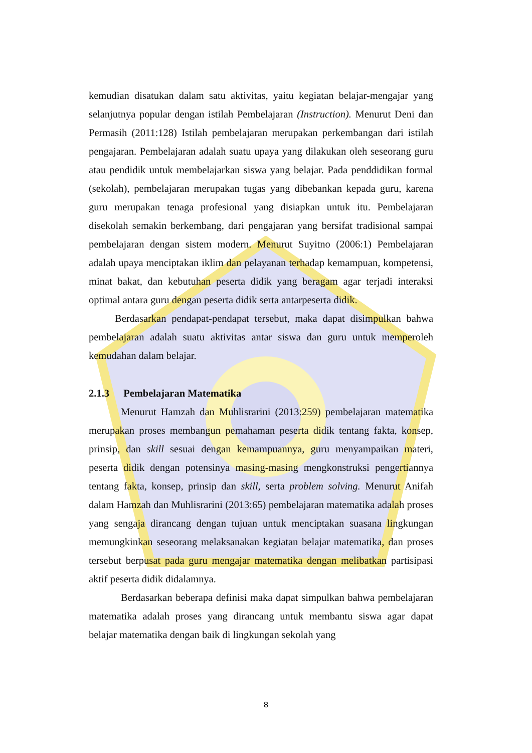kemudian disatukan dalam satu aktivitas, yaitu kegiatan belajar-mengajar yang selanjutnya popular dengan istilah Pembelajaran (Instruction). Menurut Deni dan Permasih (2011:128) Istilah pembelajaran merupakan perkembangan dari istilah pengajaran. Pembelajaran adalah suatu upaya yang dilakukan oleh seseorang guru atau pendidik untuk membelajarkan siswa yang belajar. Pada penddidikan formal (sekolah), pembelajaran merupakan tugas yang dibebankan kepada guru, karena guru merupakan tenaga profesional yang disiapkan untuk itu. Pembelajaran disekolah semakin berkembang, dari pengajaran yang bersifat tradisional sampai pembelajaran dengan sistem modern. Menurut Suyitno (2006:1) Pembelajaran adalah upaya menciptakan iklim dan pelayanan terhadap kemampuan, kompetensi, minat bakat, dan kebutuhan peserta didik yang beragam agar terjadi interaksi optimal antara guru dengan peserta didik serta antarpeserta didik.
Berdasarkan pendapat-pendapat tersebut, maka dapat disimpulkan bahwa pembelajaran adalah suatu aktivitas antar siswa dan guru untuk memperoleh kemudahan dalam belajar.
2.1.3 Pembelajaran Matematika
Menurut Hamzah dan Muhlisrarini (2013:259) pembelajaran matematika merupakan proses membangun pemahaman peserta didik tentang fakta, konsep, prinsip, dan skill sesuai dengan kemampuannya, guru menyampaikan materi, peserta didik dengan potensinya masing-masing mengkonstruksi pengertiannya tentang fakta, konsep, prinsip dan skill, serta problem solving. Menurut Anifah dalam Hamzah dan Muhlisrarini (2013:65) pembelajaran matematika adalah proses yang sengaja dirancang dengan tujuan untuk menciptakan suasana lingkungan memungkinkan seseorang melaksanakan kegiatan belajar matematika, dan proses tersebut berpusat pada guru mengajar matematika dengan melibatkan partisipasi aktif peserta didik didalamnya.
Berdasarkan beberapa definisi maka dapat simpulkan bahwa pembelajaran matematika adalah proses yang dirancang untuk membantu siswa agar dapat belajar matematika dengan baik di lingkungan sekolah yang
8